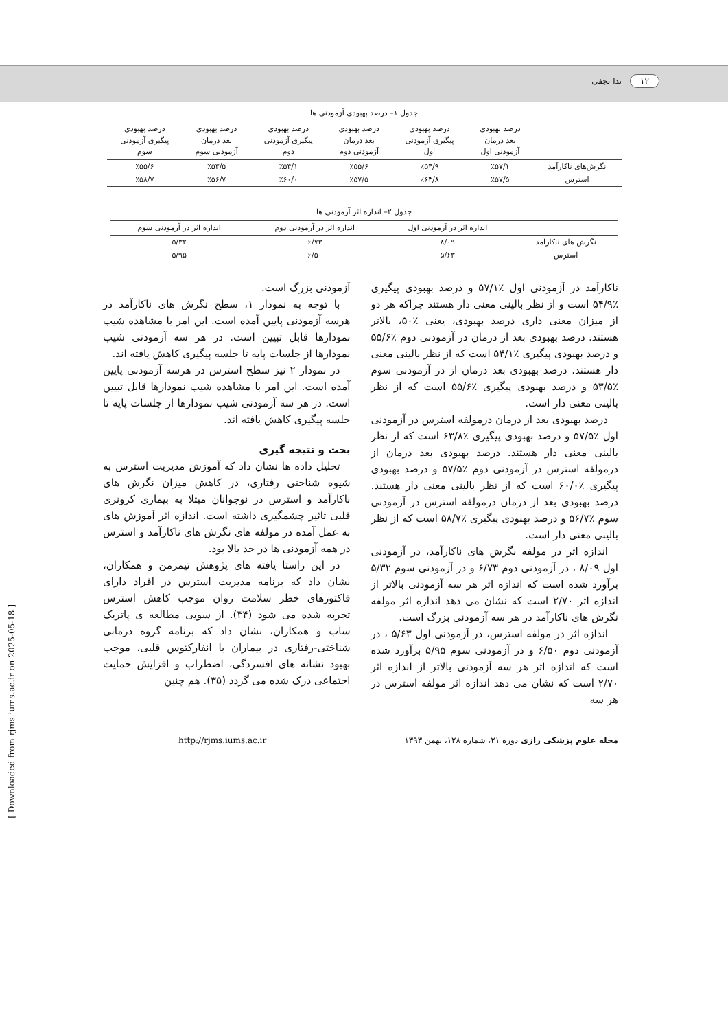۱۲ ندا نجفی
جدول ۱– درصد بهبودی آزمودنی ها
| | درصد بهبودی بعد درمان آزمودنی اول | درصد بهبودی پیگیری آزمودنی اول | درصد بهبودی بعد درمان آزمودنی دوم | درصد بهبودی پیگیری آزمودنی دوم | درصد بهبودی بعد درمان آزمودنی سوم | درصد بهبودی پیگیری آزمودنی سوم |
| --- | --- | --- | --- | --- | --- | --- |
| نگرش‌های ناکارآمد | ٪۵۷/۱ | ٪۵۴/۹ | ٪۵۵/۶ | ٪۵۴/۱ | ٪۵۳/۵ | ٪۵۵/۶ |
| استرس | ٪۵۷/۵ | ٪۶۳/۸ | ٪۵۷/۵ | ٪۶۰/۰ | ٪۵۶/۷ | ٪۵۸/۷ |
جدول ۲– اندازه اثر آزمودنی ها
| | اندازه اثر در آزمودنی اول | اندازه اثر در آزمودنی دوم | اندازه اثر در آزمودنی سوم |
| --- | --- | --- | --- |
| نگرش های ناکارآمد | ۸/۰۹ | ۶/۷۳ | ۵/۳۲ |
| استرس | ۵/۶۳ | ۶/۵۰ | ۵/۹۵ |
ناکارآمد در آزمودنی اول ٪۵۷/۱ و درصد بهبودی پیگیری ٪۵۴/۹ است و از نظر بالینی معنی دار هستند چراکه هر دو از میزان معنی داری درصد بهبودی، یعنی ٪۵۰، بالاتر هستند. درصد بهبودی بعد از درمان در آزمودنی دوم ٪۵۵/۶ و درصد بهبودی پیگیری ٪۵۴/۱ است که از نظر بالینی معنی دار هستند. درصد بهبودی بعد درمان از در آزمودنی سوم ٪۵۳/۵ و درصد بهبودی پیگیری ٪۵۵/۶ است که از نظر بالینی معنی دار است.
درصد بهبودی بعد از درمان درمولفه استرس در آزمودنی اول ٪۵۷/۵ و درصد بهبودی پیگیری ٪۶۳/۸ است که از نظر بالینی معنی دار هستند. درصد بهبودی بعد درمان از درمولفه استرس در آزمودنی دوم ٪۵۷/۵ و درصد بهبودی پیگیری ٪۶۰/۰ است که از نظر بالینی معنی دار هستند. درصد بهبودی بعد از درمان درمولفه استرس در آزمودنی سوم ٪۵۶/۷ و درصد بهبودی پیگیری ٪۵۸/۷ است که از نظر بالینی معنی دار است.
اندازه اثر در مولفه نگرش های ناکارآمد، در آزمودنی اول ۸/۰۹ ، در آزمودنی دوم ۶/۷۳ و در آزمودنی سوم ۵/۳۲ برآورد شده است که اندازه اثر هر سه آزمودنی بالاتر از اندازه اثر ۲/۷۰ است که نشان می دهد اندازه اثر مولفه نگرش های ناکارآمد در هر سه آزمودنی بزرگ است.
اندازه اثر در مولفه استرس، در آزمودنی اول ۵/۶۳ ، در آزمودنی دوم ۶/۵۰ و در آزمودنی سوم ۵/۹۵ برآورد شده است که اندازه اثر هر سه آزمودنی بالاتر از اندازه اثر ۲/۷۰ است که نشان می دهد اندازه اثر مولفه استرس در هر سه
آزمودنی بزرگ است.
با توجه به نمودار ۱، سطح نگرش های ناکارآمد در هرسه آزمودنی پایین آمده است. این امر با مشاهده شیب نمودارها قابل تبیین است. در هر سه آزمودنی شیب نمودارها از جلسات پایه تا جلسه پیگیری کاهش یافته اند.
در نمودار ۲ نیز سطح استرس در هرسه آزمودنی پایین آمده است. این امر با مشاهده شیب نمودارها قابل تبیین است. در هر سه آزمودنی شیب نمودارها از جلسات پایه تا جلسه پیگیری کاهش یافته اند.
بحث و نتیجه گیری
تحلیل داده ها نشان داد که آموزش مدیریت استرس به شیوه شناختی رفتاری، در کاهش میزان نگرش های ناکارآمد و استرس در نوجوانان مبتلا به بیماری کرونری قلبی تاثیر چشمگیری داشته است. اندازه اثر آموزش های به عمل آمده در مولفه های نگرش های ناکارآمد و استرس در همه آزمودنی ها در حد بالا بود.
در این راستا یافته های پژوهش تیمرمن و همکاران، نشان داد که برنامه مدیریت استرس در افراد دارای فاکتورهای خطر سلامت روان موجب کاهش استرس تجربه شده می شود (۳۴). از سویی مطالعه ی پاتریک ساب و همکاران، نشان داد که برنامه گروه درمانی شناختی-رفتاری در بیماران با انفارکتوس قلبی، موجب بهبود نشانه های افسردگی، اضطراب و افزایش حمایت اجتماعی درک شده می گردد (۳۵). هم چنین
مجله علوم پزشکی رازی دوره ۲۱، شماره ۱۲۸، بهمن ۱۳۹۳ http://rjms.iums.ac.ir
[ Downloaded from rjms.iums.ac.ir on 2025-05-18 ]